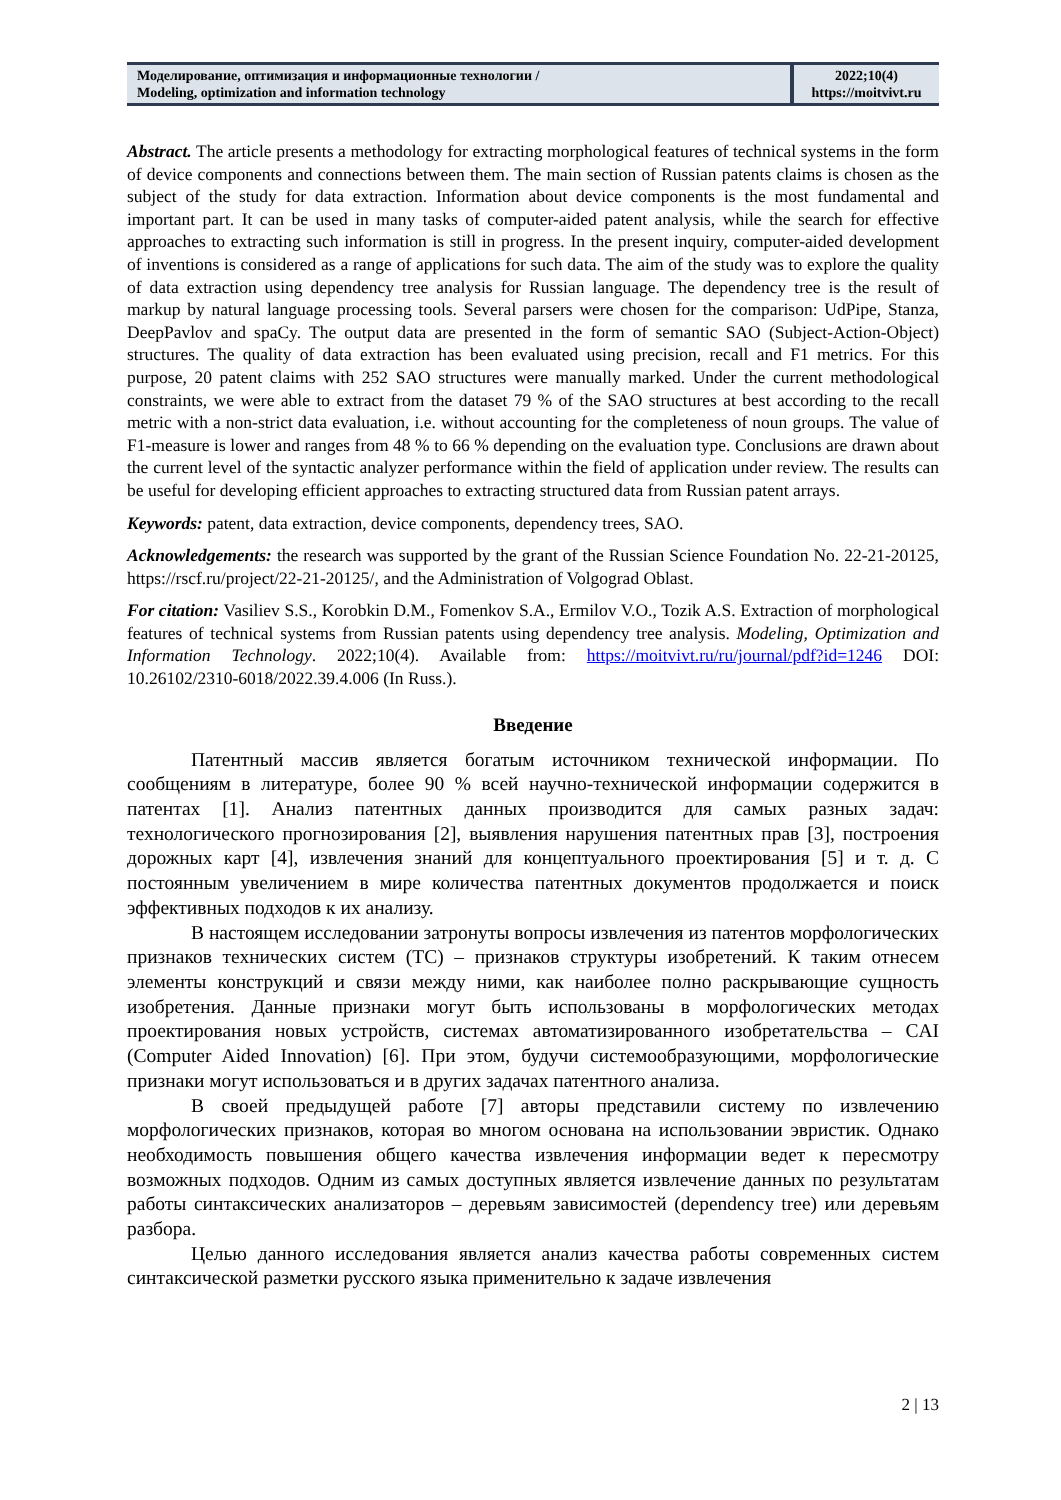Моделирование, оптимизация и информационные технологии /
Modeling, optimization and information technology
2022;10(4)
https://moitvivt.ru
Abstract. The article presents a methodology for extracting morphological features of technical systems in the form of device components and connections between them. The main section of Russian patents claims is chosen as the subject of the study for data extraction. Information about device components is the most fundamental and important part. It can be used in many tasks of computer-aided patent analysis, while the search for effective approaches to extracting such information is still in progress. In the present inquiry, computer-aided development of inventions is considered as a range of applications for such data. The aim of the study was to explore the quality of data extraction using dependency tree analysis for Russian language. The dependency tree is the result of markup by natural language processing tools. Several parsers were chosen for the comparison: UdPipe, Stanza, DeepPavlov and spaCy. The output data are presented in the form of semantic SAO (Subject-Action-Object) structures. The quality of data extraction has been evaluated using precision, recall and F1 metrics. For this purpose, 20 patent claims with 252 SAO structures were manually marked. Under the current methodological constraints, we were able to extract from the dataset 79 % of the SAO structures at best according to the recall metric with a non-strict data evaluation, i.e. without accounting for the completeness of noun groups. The value of F1-measure is lower and ranges from 48 % to 66 % depending on the evaluation type. Conclusions are drawn about the current level of the syntactic analyzer performance within the field of application under review. The results can be useful for developing efficient approaches to extracting structured data from Russian patent arrays.
Keywords: patent, data extraction, device components, dependency trees, SAO.
Acknowledgements: the research was supported by the grant of the Russian Science Foundation No. 22-21-20125, https://rscf.ru/project/22-21-20125/, and the Administration of Volgograd Oblast.
For citation: Vasiliev S.S., Korobkin D.M., Fomenkov S.A., Ermilov V.O., Tozik A.S. Extraction of morphological features of technical systems from Russian patents using dependency tree analysis. Modeling, Optimization and Information Technology. 2022;10(4). Available from: https://moitvivt.ru/ru/journal/pdf?id=1246 DOI: 10.26102/2310-6018/2022.39.4.006 (In Russ.).
Введение
Патентный массив является богатым источником технической информации. По сообщениям в литературе, более 90 % всей научно-технической информации содержится в патентах [1]. Анализ патентных данных производится для самых разных задач: технологического прогнозирования [2], выявления нарушения патентных прав [3], построения дорожных карт [4], извлечения знаний для концептуального проектирования [5] и т. д. С постоянным увеличением в мире количества патентных документов продолжается и поиск эффективных подходов к их анализу.
В настоящем исследовании затронуты вопросы извлечения из патентов морфологических признаков технических систем (ТС) – признаков структуры изобретений. К таким отнесем элементы конструкций и связи между ними, как наиболее полно раскрывающие сущность изобретения. Данные признаки могут быть использованы в морфологических методах проектирования новых устройств, системах автоматизированного изобретательства – CAI (Computer Aided Innovation) [6]. При этом, будучи системообразующими, морфологические признаки могут использоваться и в других задачах патентного анализа.
В своей предыдущей работе [7] авторы представили систему по извлечению морфологических признаков, которая во многом основана на использовании эвристик. Однако необходимость повышения общего качества извлечения информации ведет к пересмотру возможных подходов. Одним из самых доступных является извлечение данных по результатам работы синтаксических анализаторов – деревьям зависимостей (dependency tree) или деревьям разбора.
Целью данного исследования является анализ качества работы современных систем синтаксической разметки русского языка применительно к задаче извлечения
2 | 13